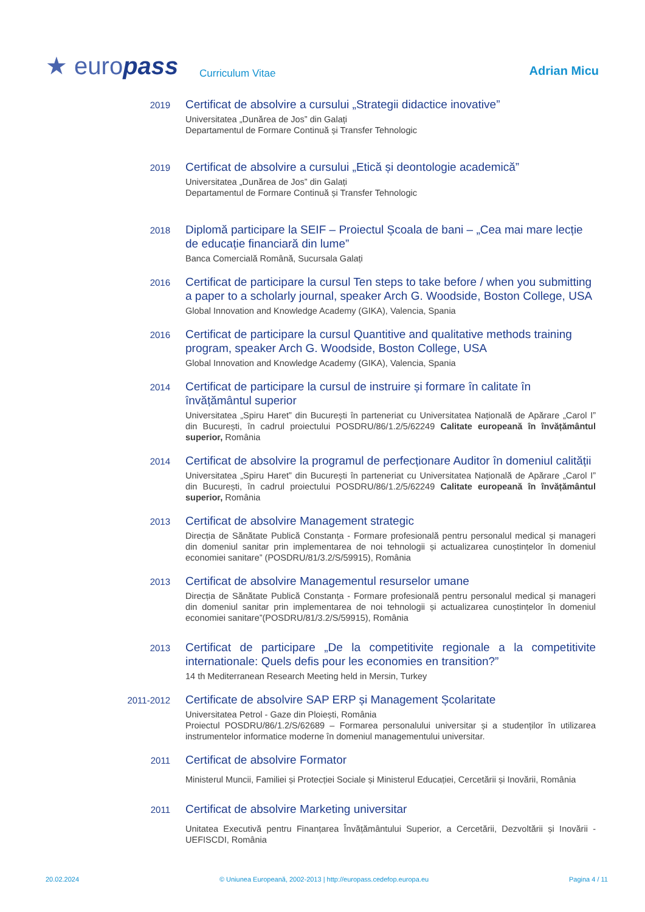★ europass Curriculum Vitae Adrian Micu
2019
Certificat de absolvire a cursului „Strategii didactice inovative”
Universitatea „Dunărea de Jos” din Galați
Departamentul de Formare Continuă și Transfer Tehnologic
2019
Certificat de absolvire a cursului „Etică și deontologie academică”
Universitatea „Dunărea de Jos” din Galați
Departamentul de Formare Continuă și Transfer Tehnologic
2018
Diplomă participare la SEIF – Proiectul Școala de bani – „Cea mai mare lecție de educație financiară din lume”
Banca Comercială Română, Sucursala Galați
2016
Certificat de participare la cursul Ten steps to take before / when you submitting a paper to a scholarly journal, speaker Arch G. Woodside, Boston College, USA
Global Innovation and Knowledge Academy (GIKA), Valencia, Spania
2016
Certificat de participare la cursul Quantitive and qualitative methods training program, speaker Arch G. Woodside, Boston College, USA
Global Innovation and Knowledge Academy (GIKA), Valencia, Spania
2014
Certificat de participare la cursul de instruire și formare în calitate în învățământul superior
Universitatea „Spiru Haret” din București în parteneriat cu Universitatea Națională de Apărare „Carol I” din București, în cadrul proiectului POSDRU/86/1.2/5/62249 Calitate europeană în învățământul superior, România
2014
Certificat de absolvire la programul de perfecționare Auditor în domeniul calității
Universitatea „Spiru Haret” din București în parteneriat cu Universitatea Națională de Apărare „Carol I” din București, în cadrul proiectului POSDRU/86/1.2/5/62249 Calitate europeană în învățământul superior, România
2013
Certificat de absolvire Management strategic
Direcția de Sănătate Publică Constanța - Formare profesională pentru personalul medical și manageri din domeniul sanitar prin implementarea de noi tehnologii și actualizarea cunoștințelor în domeniul economiei sanitare” (POSDRU/81/3.2/S/59915), România
2013
Certificat de absolvire Managementul resurselor umane
Direcția de Sănătate Publică Constanța - Formare profesională pentru personalul medical și manageri din domeniul sanitar prin implementarea de noi tehnologii și actualizarea cunoștințelor în domeniul economiei sanitare”(POSDRU/81/3.2/S/59915), România
2013
Certificat de participare „De la competitivite regionale a la competitivite internationale: Quels defis pour les economies en transition?”
14 th Mediterranean Research Meeting held in Mersin, Turkey
2011-2012
Certificate de absolvire SAP ERP și Management Școlaritate
Universitatea Petrol - Gaze din Ploiești, România
Proiectul POSDRU/86/1.2/S/62689 – Formarea personalului universitar și a studenților în utilizarea instrumentelor informatice moderne în domeniul managementului universitar.
2011
Certificat de absolvire Formator
Ministerul Muncii, Familiei și Protecției Sociale și Ministerul Educației, Cercetării și Inovării, România
2011
Certificat de absolvire Marketing universitar
Unitatea Executivă pentru Finanțarea Învățământului Superior, a Cercetării, Dezvoltării și Inovării - UEFISCDI, România
20.02.2024 © Uniunea Europeană, 2002-2013 | http://europass.cedefop.europa.eu Pagina 4 / 11